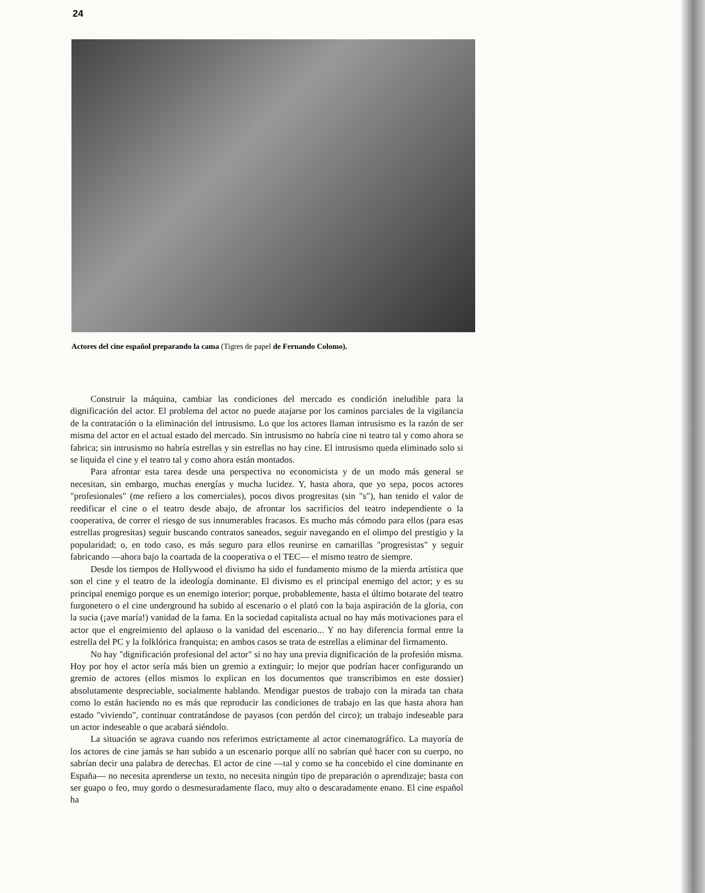24
Actores del cine español preparando la cama (Tigres de papel de Fernando Colomo).
Construir la máquina, cambiar las condiciones del mercado es condición ineludible para la dignificación del actor. El problema del actor no puede atajarse por los caminos parciales de la vigilancia de la contratación o la eliminación del intrusismo. Lo que los actores llaman intrusismo es la razón de ser misma del actor en el actual estado del mercado. Sin intrusismo no habría cine ni teatro tal y como ahora se fabrica; sin intrusismo no habría estrellas y sin estrellas no hay cine. El intrusismo queda eliminado solo si se liquida el cine y el teatro tal y como ahora están montados.
Para afrontar esta tarea desde una perspectiva no economicista y de un modo más general se necesitan, sin embargo, muchas energías y mucha lucidez. Y, hasta ahora, que yo sepa, pocos actores "profesionales" (me refiero a los comerciales), pocos divos progresitas (sin "s"), han tenido el valor de reedificar el cine o el teatro desde abajo, de afrontar los sacrificios del teatro independiente o la cooperativa, de correr el riesgo de sus innumerables fracasos. Es mucho más cómodo para ellos (para esas estrellas progresitas) seguir buscando contratos saneados, seguir navegando en el olimpo del prestigio y la popularidad; o, en todo caso, es más seguro para ellos reunirse en camarillas "progresistas" y seguir fabricando —ahora bajo la coartada de la cooperativa o el TEC— el mismo teatro de siempre.
Desde los tiempos de Hollywood el divismo ha sido el fundamento mismo de la mierda artística que son el cine y el teatro de la ideología dominante. El divismo es el principal enemigo del actor; y es su principal enemigo porque es un enemigo interior; porque, probablemente, hasta el último botarate del teatro furgonetero o el cine underground ha subido al escenario o el plató con la baja aspiración de la gloria, con la sucia (¡ave maría!) vanidad de la fama. En la sociedad capitalista actual no hay más motivaciones para el actor que el engreimiento del aplauso o la vanidad del escenario... Y no hay diferencia formal entre la estrella del PC y la folklórica franquista; en ambos casos se trata de estrellas a eliminar del firmamento.
No hay "dignificación profesional del actor" si no hay una previa dignificación de la profesión misma. Hoy por hoy el actor sería más bien un gremio a extinguir; lo mejor que podrían hacer configurando un gremio de actores (ellos mismos lo explican en los documentos que transcribimos en este dossier) absolutamente despreciable, socialmente hablando. Mendigar puestos de trabajo con la mirada tan chata como lo están haciendo no es más que reproducir las condiciones de trabajo en las que hasta ahora han estado "viviendo", continuar contratándose de payasos (con perdón del circo); un trabajo indeseable para un actor indeseable o que acabará siéndolo.
La situación se agrava cuando nos referimos estrictamente al actor cinematográfico. La mayoría de los actores de cine jamás se han subido a un escenario porque allí no sabrían qué hacer con su cuerpo, no sabrían decir una palabra de derechas. El actor de cine —tal y como se ha concebido el cine dominante en España— no necesita aprenderse un texto, no necesita ningún tipo de preparación o aprendizaje; basta con ser guapo o feo, muy gordo o desmesuradamente flaco, muy alto o descaradamente enano. El cine español ha